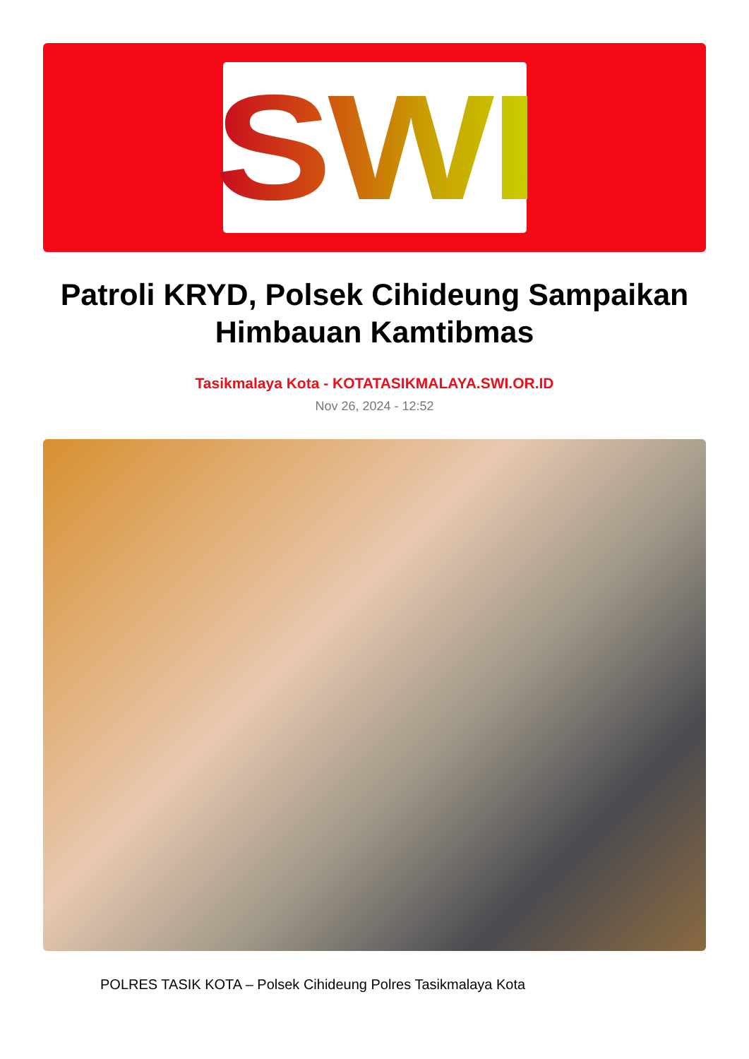SWI
Patroli KRYD, Polsek Cihideung Sampaikan Himbauan Kamtibmas
Tasikmalaya Kota - KOTATASIKMALAYA.SWI.OR.ID
Nov 26, 2024 - 12:52
POLRES TASIK KOTA – Polsek Cihideung Polres Tasikmalaya Kota